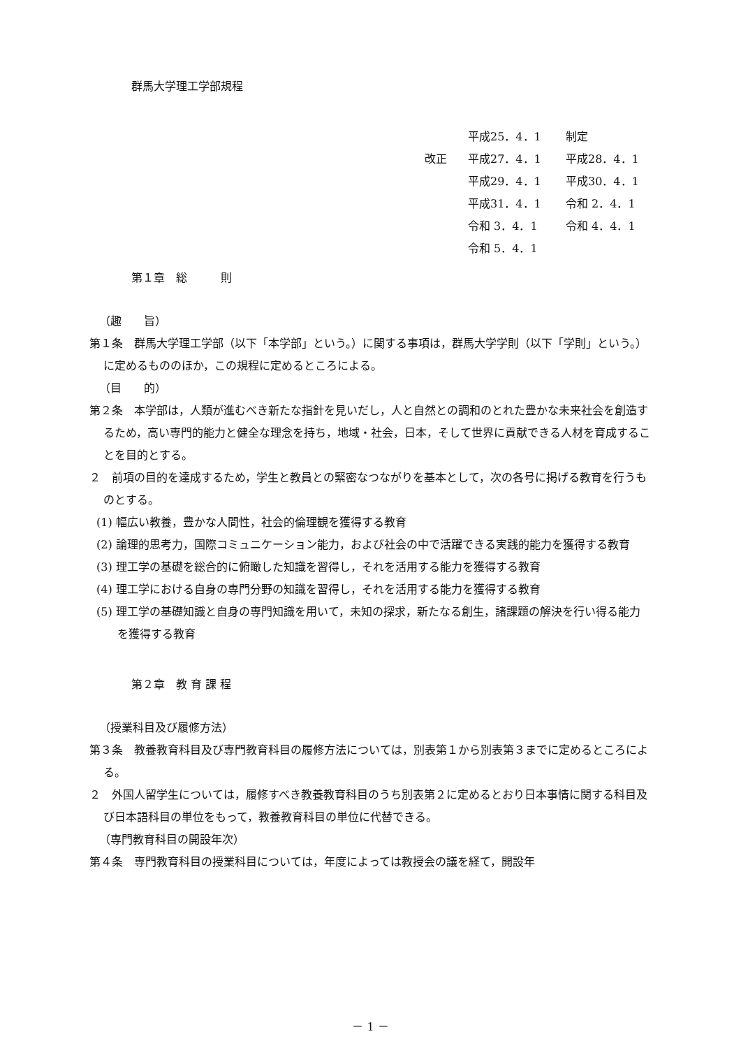群馬大学理工学部規程
平成25．4．1 制定
改正 平成27．4．1 平成28．4．1
平成29．4．1 平成30．4．1
平成31．4．1 令和 2．4．1
令和 3．4．1 令和 4．4．1
令和 5．4．1
第１章　総　　　則
（趣　　旨）
第１条　群馬大学理工学部（以下「本学部」という。）に関する事項は，群馬大学学則（以下「学則」という。）に定めるもののほか，この規程に定めるところによる。
（目　　的）
第２条　本学部は，人類が進むべき新たな指針を見いだし，人と自然との調和のとれた豊かな未来社会を創造するため，高い専門的能力と健全な理念を持ち，地域・社会，日本，そして世界に貢献できる人材を育成することを目的とする。
２　前項の目的を達成するため，学生と教員との緊密なつながりを基本として，次の各号に掲げる教育を行うものとする。
(1) 幅広い教養，豊かな人間性，社会的倫理観を獲得する教育
(2) 論理的思考力，国際コミュニケーション能力，および社会の中で活躍できる実践的能力を獲得する教育
(3) 理工学の基礎を総合的に俯瞰した知識を習得し，それを活用する能力を獲得する教育
(4) 理工学における自身の専門分野の知識を習得し，それを活用する能力を獲得する教育
(5) 理工学の基礎知識と自身の専門知識を用いて，未知の探求，新たなる創生，諸課題の解決を行い得る能力を獲得する教育
第２章　教 育 課 程
（授業科目及び履修方法）
第３条　教養教育科目及び専門教育科目の履修方法については，別表第１から別表第３までに定めるところによる。
２　外国人留学生については，履修すべき教養教育科目のうち別表第２に定めるとおり日本事情に関する科目及び日本語科目の単位をもって，教養教育科目の単位に代替できる。
（専門教育科目の開設年次）
第４条　専門教育科目の授業科目については，年度によっては教授会の議を経て，開設年
－ 1 －